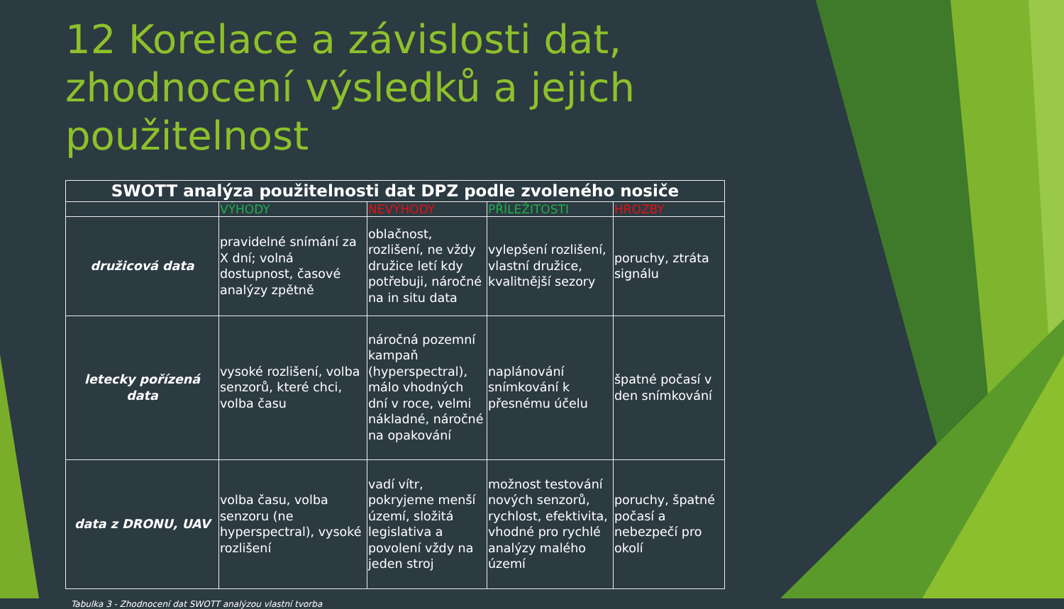12 Korelace a závislosti dat, zhodnocení výsledků a jejich použitelnost
| SWOTT analýza použitelnosti dat DPZ podle zvoleného nosiče | | | | |
| --- | --- | --- | --- | --- |
| | VÝHODY | NEVÝHODY | PŘÍLEŽITOSTI | HROZBY |
| družicová data | pravidelné snímání za X dní; volná dostupnost, časové analýzy zpětně | oblačnost, rozlišení, ne vždy družice letí kdy potřebuji, náročné na in situ data | vylepšení rozlišení, vlastní družice, kvalitnější sezory | poruchy, ztráta signálu |
| letecky pořízená data | vysoké rozlišení, volba senzorů, které chci, volba času | náročná pozemní kampaň (hyperspectral), málo vhodných dní v roce, velmi nákladné, náročné na opakování | naplánování snímkování k přesnému účelu | špatné počasí v den snímkování |
| data z DRONU, UAV | volba času, volba senzoru (ne hyperspectral), vysoké rozlišení | vadí vítr, pokryjeme menší území, složitá legislativa a povolení vždy na jeden stroj | možnost testování nových senzorů, rychlost, efektivita, vhodné pro rychlé analýzy malého území | poruchy, špatné počasí a nebezpečí pro okolí |
Tabulka 3 - Zhodnocení dat SWOTT analýzou vlastní tvorba